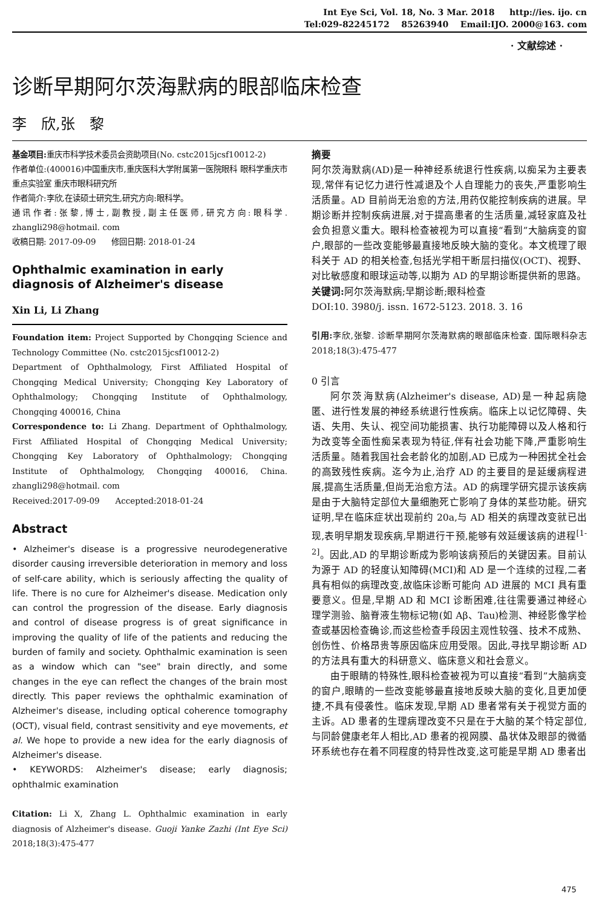Int Eye Sci, Vol. 18, No. 3 Mar. 2018 http://ies. ijo. cn
Tel:029-82245172 85263940 Email:IJO. 2000@163. com
· 文献综述 ·
诊断早期阿尔茨海默病的眼部临床检查
李　欣,张　黎
基金项目: 重庆市科学技术委员会资助项目(No. cstc2015jcsf10012-2)
作者单位:(400016)中国重庆市,重庆医科大学附属第一医院眼科 眼科学重庆市重点实验室 重庆市眼科研究所
作者简介:李欣,在读硕士研究生,研究方向:眼科学。
通讯作者:张黎,博士,副教授,副主任医师,研究方向:眼科学. zhangli298@hotmail. com
收稿日期: 2017-09-09 修回日期: 2018-01-24
Ophthalmic examination in early diagnosis of Alzheimer's disease
Xin Li, Li Zhang
Foundation item: Project Supported by Chongqing Science and Technology Committee (No. cstc2015jcsf10012-2)
Department of Ophthalmology, First Affiliated Hospital of Chongqing Medical University; Chongqing Key Laboratory of Ophthalmology; Chongqing Institute of Ophthalmology, Chongqing 400016, China
Correspondence to: Li Zhang. Department of Ophthalmology, First Affiliated Hospital of Chongqing Medical University; Chongqing Key Laboratory of Ophthalmology; Chongqing Institute of Ophthalmology, Chongqing 400016, China. zhangli298@hotmail. com
Received:2017-09-09 Accepted:2018-01-24
Abstract
• Alzheimer's disease is a progressive neurodegenerative disorder causing irreversible deterioration in memory and loss of self-care ability, which is seriously affecting the quality of life. There is no cure for Alzheimer's disease. Medication only can control the progression of the disease. Early diagnosis and control of disease progress is of great significance in improving the quality of life of the patients and reducing the burden of family and society. Ophthalmic examination is seen as a window which can "see" brain directly, and some changes in the eye can reflect the changes of the brain most directly. This paper reviews the ophthalmic examination of Alzheimer's disease, including optical coherence tomography (OCT), visual field, contrast sensitivity and eye movements, et al. We hope to provide a new idea for the early diagnosis of Alzheimer's disease.
• KEYWORDS: Alzheimer's disease; early diagnosis; ophthalmic examination
Citation: Li X, Zhang L. Ophthalmic examination in early diagnosis of Alzheimer's disease. Guoji Yanke Zazhi (Int Eye Sci) 2018;18(3):475-477
摘要
阿尔茨海默病(AD)是一种神经系统退行性疾病,以痴呆为主要表现,常伴有记忆力进行性减退及个人自理能力的丧失,严重影响生活质量。AD 目前尚无治愈的方法,用药仅能控制疾病的进展。早期诊断并控制疾病进展,对于提高患者的生活质量,减轻家庭及社会负担意义重大。眼科检查被视为可以直接“看到”大脑病变的窗户,眼部的一些改变能够最直接地反映大脑的变化。本文梳理了眼科关于 AD 的相关检查,包括光学相干断层扫描仪(OCT)、视野、对比敏感度和眼球运动等,以期为 AD 的早期诊断提供新的思路。
关键词: 阿尔茨海默病;早期诊断;眼科检查
DOI:10. 3980/j. issn. 1672-5123. 2018. 3. 16
引用: 李欣,张黎. 诊断早期阿尔茨海默病的眼部临床检查. 国际眼科杂志 2018;18(3):475-477
0 引言
阿尔茨海默病(Alzheimer's disease, AD)是一种起病隐匿、进行性发展的神经系统退行性疾病。临床上以记忆障碍、失语、失用、失认、视空间功能损害、执行功能障碍以及人格和行为改变等全面性痴呆表现为特征,伴有社会功能下降,严重影响生活质量。随着我国社会老龄化的加剧,AD 已成为一种困扰全社会的高致残性疾病。迄今为止,治疗 AD 的主要目的是延缓病程进展,提高生活质量,但尚无治愈方法。AD 的病理学研究提示该疾病是由于大脑特定部位大量细胞死亡影响了身体的某些功能。研究证明,早在临床症状出现前约 20a,与 AD 相关的病理改变就已出现,表明早期发现疾病,早期进行干预,能够有效延缓该病的进程<sup>[1-2]</sup>。因此,AD 的早期诊断成为影响该病预后的关键因素。目前认为源于 AD 的轻度认知障碍(MCI)和 AD 是一个连续的过程,二者具有相似的病理改变,故临床诊断可能向 AD 进展的 MCI 具有重要意义。但是,早期 AD 和 MCI 诊断困难,往往需要通过神经心理学测验、脑脊液生物标记物(如 Aβ、Tau)检测、神经影像学检查或基因检查确诊,而这些检查手段因主观性较强、技术不成熟、创伤性、价格昂贵等原因临床应用受限。因此,寻找早期诊断 AD 的方法具有重大的科研意义、临床意义和社会意义。
由于眼睛的特殊性,眼科检查被视为可以直接“看到”大脑病变的窗户,眼睛的一些改变能够最直接地反映大脑的变化,且更加便捷,不具有侵袭性。临床发现,早期 AD 患者常有关于视觉方面的主诉。AD 患者的生理病理改变不只是在于大脑的某个特定部位,与同龄健康老年人相比,AD 患者的视网膜、晶状体及眼部的微循环系统也存在着不同程度的特异性改变,这可能是早期 AD 患者出
475